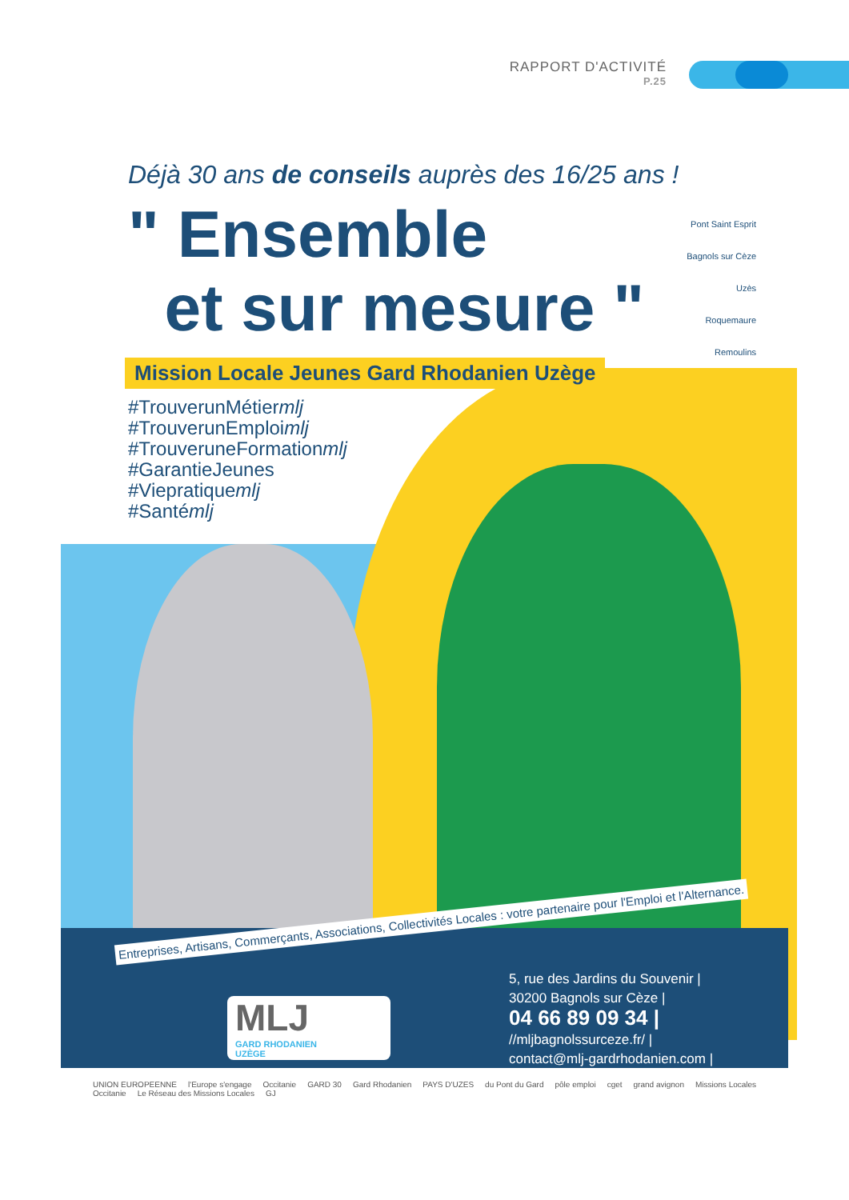RAPPORT D'ACTIVITÉ
P.25
Pont Saint Esprit
Bagnols sur Cèze
Uzès
Roquemaure
Remoulins
Déjà 30 ans de conseils auprès des 16/25 ans !
" Ensemble
et sur mesure "
Mission Locale Jeunes Gard Rhodanien Uzège
#TrouverunMétiermlj
#TrouverunEmploimlj
#TrouveruneFormationmlj
#GarantieJeunes
#Viepratiquemlj
#Santémlj
Entreprises, Artisans, Commerçants, Associations, Collectivités Locales : votre partenaire pour l'Emploi et l'Alternance.
MLJ
GARD RHODANIEN
UZÈGE
5, rue des Jardins du Souvenir |
30200 Bagnols sur Cèze |
04 66 89 09 34 |
//mljbagnolssurceze.fr/ |
contact@mlj-gardrhodanien.com |
UNION EUROPEENNE l'Europe s'engage Occitanie GARD 30 Gard Rhodanien PAYS D'UZES du Pont du Gard pôle emploi cget grand avignon Missions Locales Occitanie Le Réseau des Missions Locales GJ